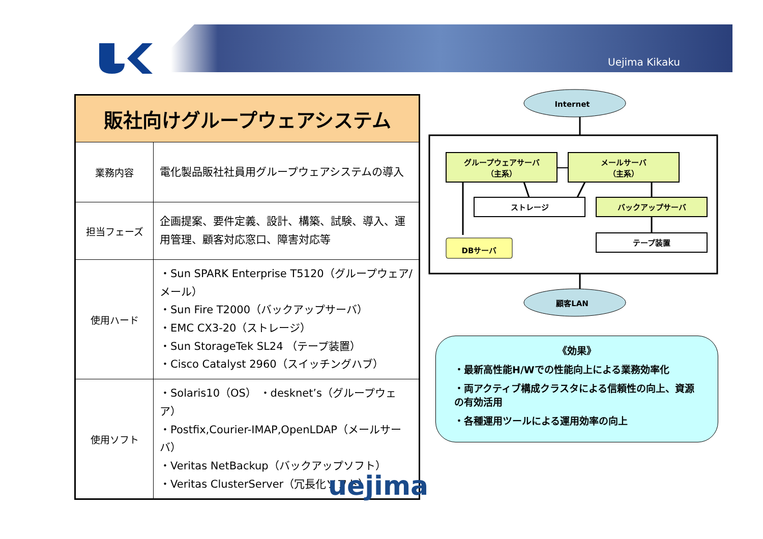Uejima Kikaku
| 販社向けグループウェアシステム | |
| --- | --- |
| 業務内容 | 電化製品販社社員用グループウェアシステムの導入 |
| 担当フェーズ | 企画提案、要件定義、設計、構築、試験、導入、運用管理、顧客対応窓口、障害対応等 |
| 使用ハード | ・Sun SPARK Enterprise T5120（グループウェア/メール） ・Sun Fire T2000（バックアップサーバ） ・EMC CX3-20（ストレージ） ・Sun StorageTek SL24 （テープ装置） ・Cisco Catalyst 2960（スイッチングハブ） |
| 使用ソフト | ・Solaris10（OS） ・desknet’s（グループウェア） ・Postfix,Courier-IMAP,OpenLDAP（メールサーバ） ・Veritas NetBackup（バックアップソフト） ・Veritas ClusterServer（冗長化ソフト） |
Internet
グループウェアサーバ
（主系）
メールサーバ
（主系）
ストレージ
バックアップサーバ
テープ装置
DBサーバ
顧客LAN
《効果》
・最新高性能H/Wでの性能向上による業務効率化
・両アクティブ構成クラスタによる信頼性の向上、資源の有効活用
・各種運用ツールによる運用効率の向上
uejima